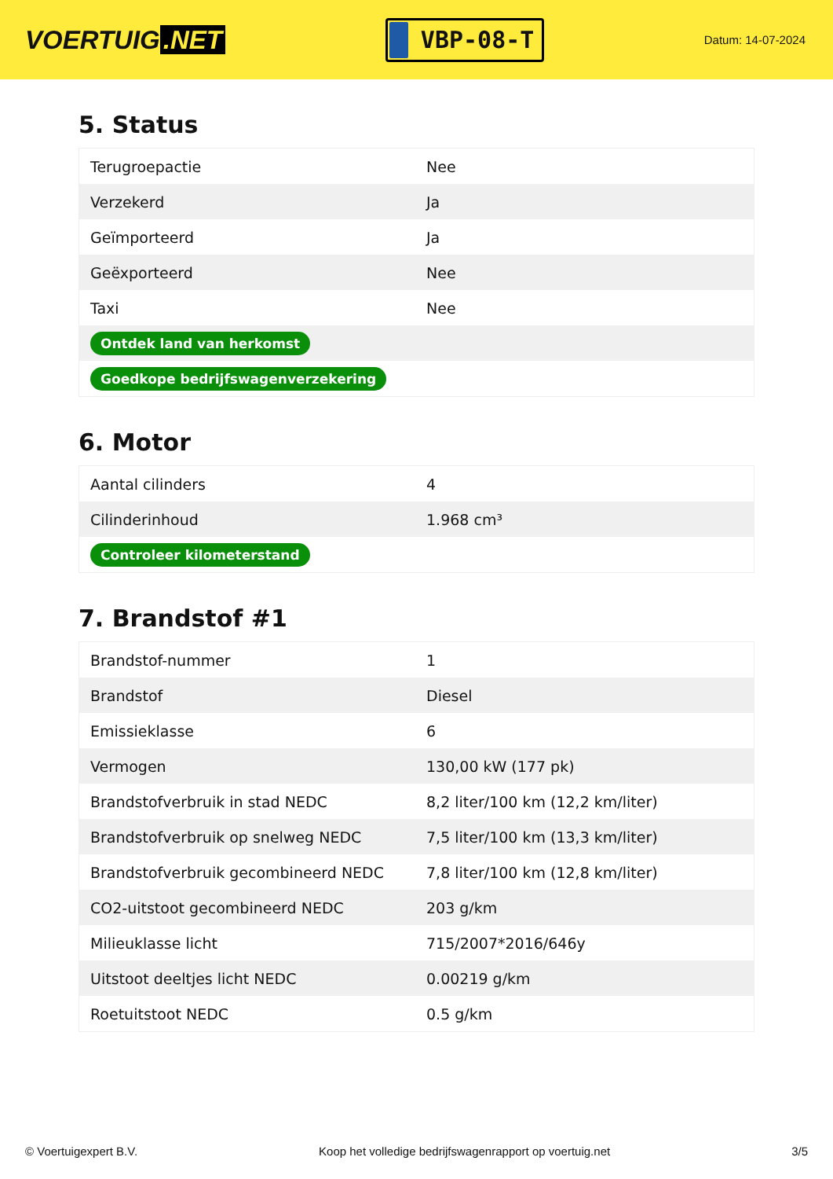VOERTUIG.NET
VBP-08-T
Datum: 14-07-2024
5. Status
| Terugroepactie | Nee |
| Verzekerd | Ja |
| Geïmporteerd | Ja |
| Geëxporteerd | Nee |
| Taxi | Nee |
| Ontdek land van herkomst | |
| Goedkope bedrijfswagenverzekering | |
6. Motor
| Aantal cilinders | 4 |
| Cilinderinhoud | 1.968 cm³ |
| Controleer kilometerstand | |
7. Brandstof #1
| Brandstof-nummer | 1 |
| Brandstof | Diesel |
| Emissieklasse | 6 |
| Vermogen | 130,00 kW (177 pk) |
| Brandstofverbruik in stad NEDC | 8,2 liter/100 km (12,2 km/liter) |
| Brandstofverbruik op snelweg NEDC | 7,5 liter/100 km (13,3 km/liter) |
| Brandstofverbruik gecombineerd NEDC | 7,8 liter/100 km (12,8 km/liter) |
| CO2-uitstoot gecombineerd NEDC | 203 g/km |
| Milieuklasse licht | 715/2007*2016/646y |
| Uitstoot deeltjes licht NEDC | 0.00219 g/km |
| Roetuitstoot NEDC | 0.5 g/km |
© Voertuigexpert B.V. Koop het volledige bedrijfswagenrapport op voertuig.net 3/5